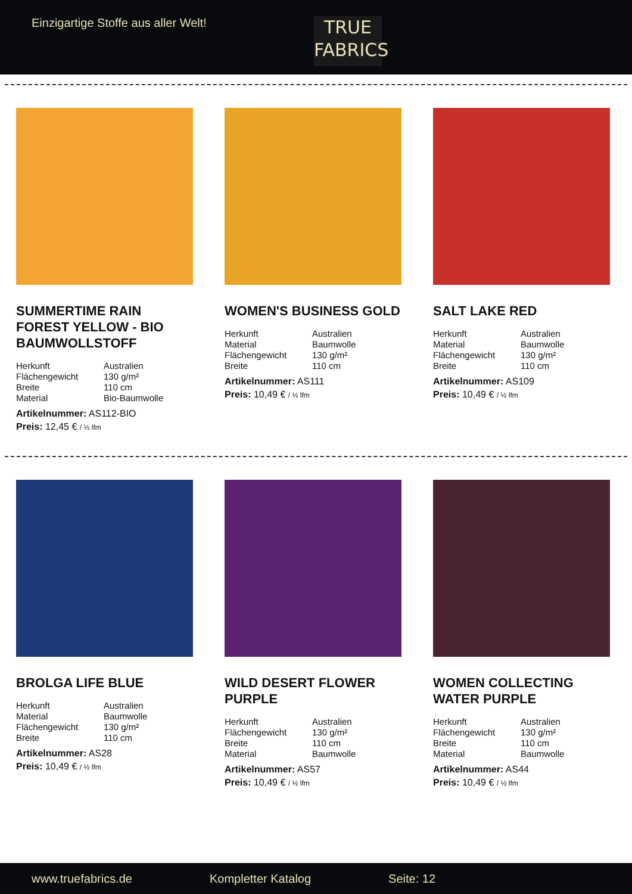Einzigartige Stoffe aus aller Welt!
TRUE
FABRICS
SUMMERTIME RAIN FOREST YELLOW - BIO BAUMWOLLSTOFF
| Herkunft | Australien |
| Flächengewicht | 130 g/m² |
| Breite | 110 cm |
| Material | Bio-Baumwolle |
Artikelnummer: AS112-BIO
Preis: 12,45 € / ½ lfm
WOMEN'S BUSINESS GOLD
| Herkunft | Australien |
| Material | Baumwolle |
| Flächengewicht | 130 g/m² |
| Breite | 110 cm |
Artikelnummer: AS111
Preis: 10,49 € / ½ lfm
SALT LAKE RED
| Herkunft | Australien |
| Material | Baumwolle |
| Flächengewicht | 130 g/m² |
| Breite | 110 cm |
Artikelnummer: AS109
Preis: 10,49 € / ½ lfm
BROLGA LIFE BLUE
| Herkunft | Australien |
| Material | Baumwolle |
| Flächengewicht | 130 g/m² |
| Breite | 110 cm |
Artikelnummer: AS28
Preis: 10,49 € / ½ lfm
WILD DESERT FLOWER PURPLE
| Herkunft | Australien |
| Flächengewicht | 130 g/m² |
| Breite | 110 cm |
| Material | Baumwolle |
Artikelnummer: AS57
Preis: 10,49 € / ½ lfm
WOMEN COLLECTING WATER PURPLE
| Herkunft | Australien |
| Flächengewicht | 130 g/m² |
| Breite | 110 cm |
| Material | Baumwolle |
Artikelnummer: AS44
Preis: 10,49 € / ½ lfm
www.truefabrics.de Kompletter Katalog Seite: 12